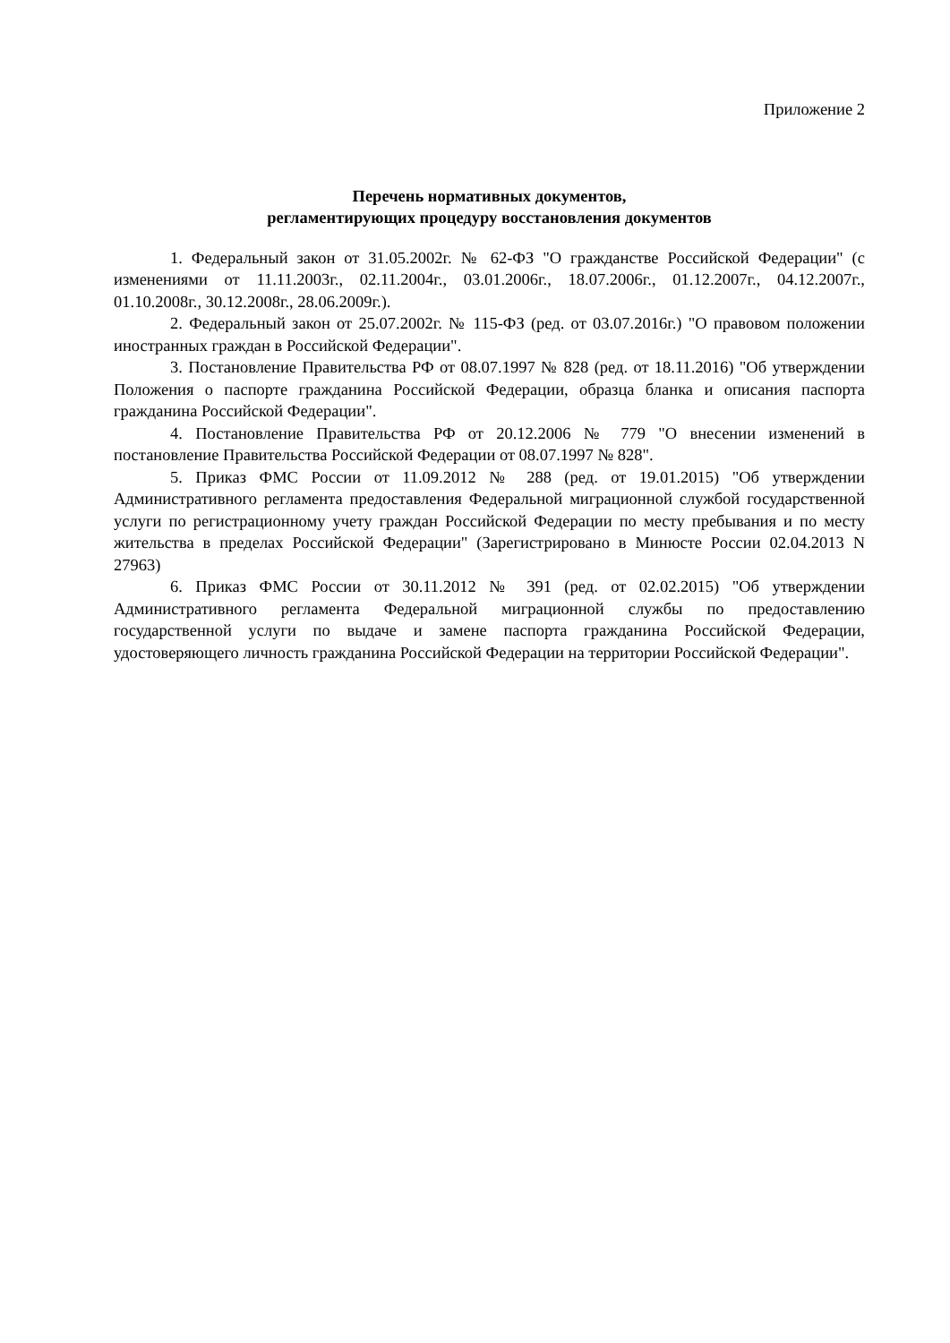Приложение 2
Перечень нормативных документов,
регламентирующих процедуру восстановления документов
1. Федеральный закон от 31.05.2002г. № 62-ФЗ "О гражданстве Российской Федерации" (с изменениями от 11.11.2003г., 02.11.2004г., 03.01.2006г., 18.07.2006г., 01.12.2007г., 04.12.2007г., 01.10.2008г., 30.12.2008г., 28.06.2009г.).
2. Федеральный закон от 25.07.2002г. № 115-ФЗ (ред. от 03.07.2016г.) "О правовом положении иностранных граждан в Российской Федерации".
3. Постановление Правительства РФ от 08.07.1997 № 828 (ред. от 18.11.2016) "Об утверждении Положения о паспорте гражданина Российской Федерации, образца бланка и описания паспорта гражданина Российской Федерации".
4. Постановление Правительства РФ от 20.12.2006 № 779 "О внесении изменений в постановление Правительства Российской Федерации от 08.07.1997 № 828".
5. Приказ ФМС России от 11.09.2012 № 288 (ред. от 19.01.2015) "Об утверждении Административного регламента предоставления Федеральной миграционной службой государственной услуги по регистрационному учету граждан Российской Федерации по месту пребывания и по месту жительства в пределах Российской Федерации" (Зарегистрировано в Минюсте России 02.04.2013 N 27963)
6. Приказ ФМС России от 30.11.2012 № 391 (ред. от 02.02.2015) "Об утверждении Административного регламента Федеральной миграционной службы по предоставлению государственной услуги по выдаче и замене паспорта гражданина Российской Федерации, удостоверяющего личность гражданина Российской Федерации на территории Российской Федерации".